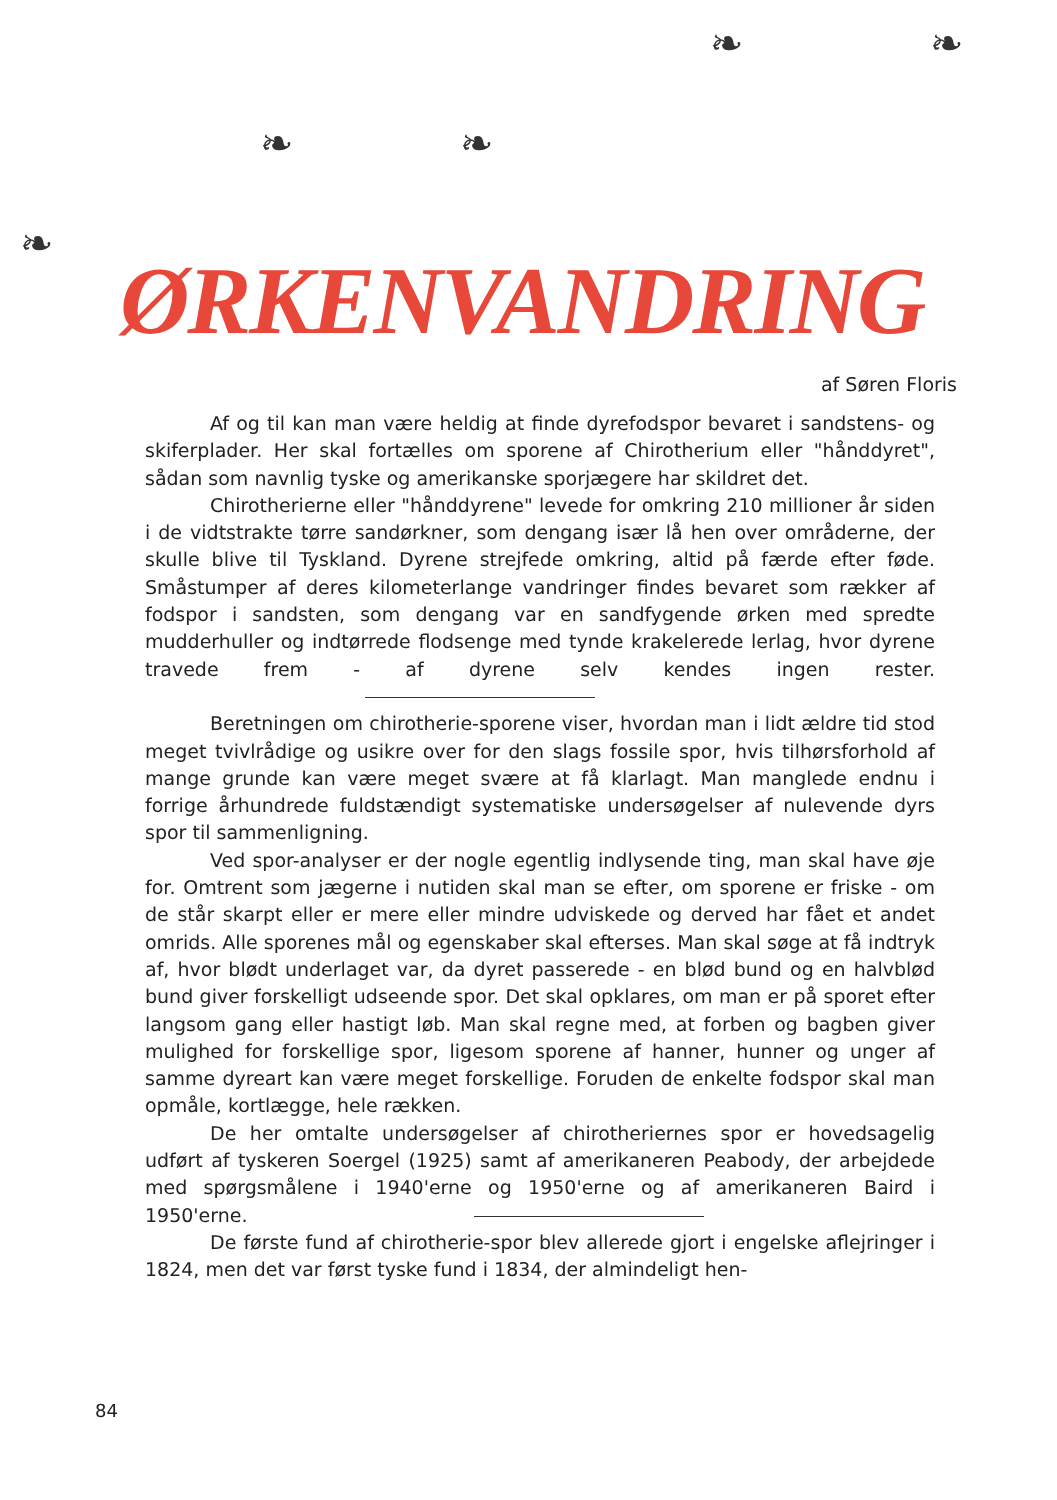❧ ❧
❧ ❧
❧
ØRKENVANDRING
af Søren Floris
Af og til kan man være heldig at finde dyrefodspor bevaret i sandstens- og skiferplader. Her skal fortælles om sporene af Chirotherium eller "hånddyret", sådan som navnlig tyske og amerikanske sporjægere har skildret det.
Chirotherierne eller "hånddyrene" levede for omkring 210 millioner år siden i de vidtstrakte tørre sandørkner, som dengang især lå hen over områderne, der skulle blive til Tyskland. Dyrene strejfede omkring, altid på færde efter føde. Småstumper af deres kilometerlange vandringer findes bevaret som rækker af fodspor i sandsten, som dengang var en sandfygende ørken med spredte mudderhuller og indtørrede flodsenge med tynde krakelerede lerlag, hvor dyrene travede frem - af dyrene selv kendes ingen rester.
Beretningen om chirotherie-sporene viser, hvordan man i lidt ældre tid stod meget tvivlrådige og usikre over for den slags fossile spor, hvis tilhørsforhold af mange grunde kan være meget svære at få klarlagt. Man manglede endnu i forrige århundrede fuldstændigt systematiske undersøgelser af nulevende dyrs spor til sammenligning.
Ved spor-analyser er der nogle egentlig indlysende ting, man skal have øje for. Omtrent som jægerne i nutiden skal man se efter, om sporene er friske - om de står skarpt eller er mere eller mindre udviskede og derved har fået et andet omrids. Alle sporenes mål og egenskaber skal efterses. Man skal søge at få indtryk af, hvor blødt underlaget var, da dyret passerede - en blød bund og en halvblød bund giver forskelligt udseende spor. Det skal opklares, om man er på sporet efter langsom gang eller hastigt løb. Man skal regne med, at forben og bagben giver mulighed for forskellige spor, ligesom sporene af hanner, hunner og unger af samme dyreart kan være meget forskellige. Foruden de enkelte fodspor skal man opmåle, kortlægge, hele rækken.
De her omtalte undersøgelser af chirotheriernes spor er hovedsagelig udført af tyskeren Soergel (1925) samt af amerikaneren Peabody, der arbejdede med spørgsmålene i 1940'erne og 1950'erne og af amerikaneren Baird i 1950'erne.
De første fund af chirotherie-spor blev allerede gjort i engelske aflejringer i 1824, men det var først tyske fund i 1834, der almindeligt hen-
84